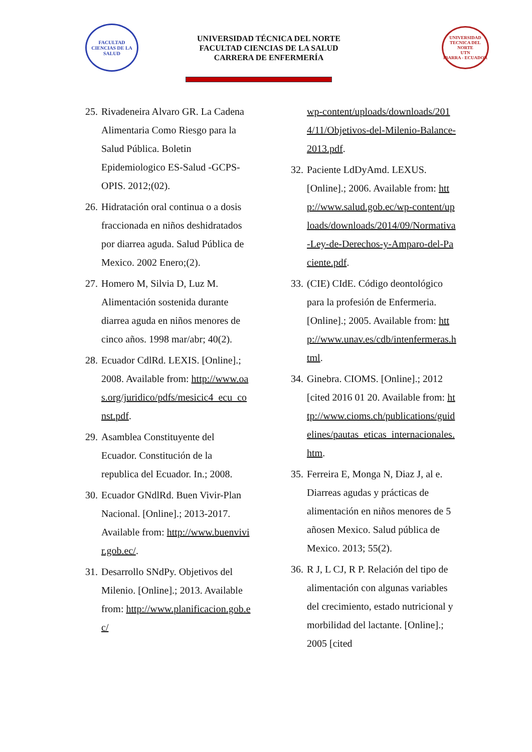FACULTAD CIENCIAS DE LA SALUD
UNIVERSIDAD TÉCNICA DEL NORTE
FACULTAD CIENCIAS DE LA SALUD
CARRERA DE ENFERMERÍA
UNIVERSIDAD TECNICA DEL NORTE
UTN
IBARRA - ECUADOR
25. Rivadeneira Alvaro GR. La Cadena Alimentaria Como Riesgo para la Salud Pública. Boletin Epidemiologico ES-Salud -GCPS-OPIS. 2012;(02).
26. Hidratación oral continua o a dosis fraccionada en niños deshidratados por diarrea aguda. Salud Pública de Mexico. 2002 Enero;(2).
27. Homero M, Silvia D, Luz M. Alimentación sostenida durante diarrea aguda en niños menores de cinco años. 1998 mar/abr; 40(2).
28. Ecuador CdlRd. LEXIS. [Online].; 2008. Available from: http://www.oas.org/juridico/pdfs/mesicic4_ecu_const.pdf.
29. Asamblea Constituyente del Ecuador. Constitución de la republica del Ecuador. In.; 2008.
30. Ecuador GNdlRd. Buen Vivir-Plan Nacional. [Online].; 2013-2017. Available from: http://www.buenvivir.gob.ec/.
31. Desarrollo SNdPy. Objetivos del Milenio. [Online].; 2013. Available from: http://www.planificacion.gob.ec/
wp-content/uploads/downloads/2014/11/Objetivos-del-Milenio-Balance-2013.pdf.
32. Paciente LdDyAmd. LEXUS. [Online].; 2006. Available from: http://www.salud.gob.ec/wp-content/uploads/downloads/2014/09/Normativa-Ley-de-Derechos-y-Amparo-del-Paciente.pdf.
33. (CIE) CIdE. Código deontológico para la profesión de Enfermeria. [Online].; 2005. Available from: http://www.unav.es/cdb/intenfermeras.html.
34. Ginebra. CIOMS. [Online].; 2012 [cited 2016 01 20. Available from: http://www.cioms.ch/publications/guidelines/pautas_eticas_internacionales.htm.
35. Ferreira E, Monga N, Diaz J, al e. Diarreas agudas y prácticas de alimentación en niños menores de 5 añosen Mexico. Salud pública de Mexico. 2013; 55(2).
36. R J, L CJ, R P. Relación del tipo de alimentación con algunas variables del crecimiento, estado nutricional y morbilidad del lactante. [Online].; 2005 [cited